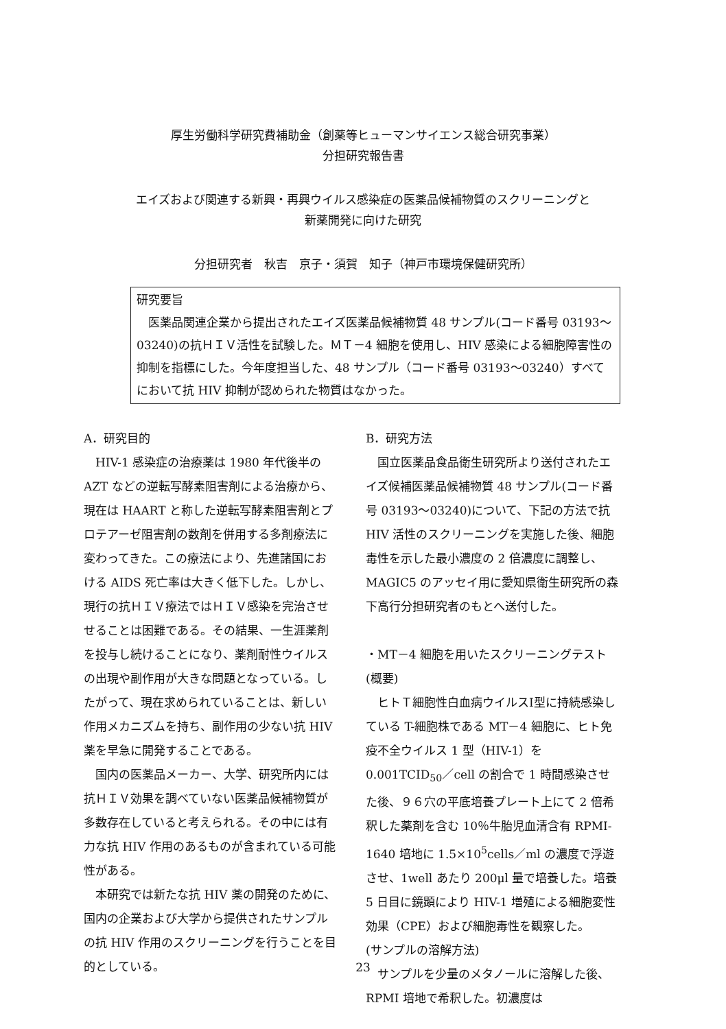厚生労働科学研究費補助金（創薬等ヒューマンサイエンス総合研究事業）
分担研究報告書
エイズおよび関連する新興・再興ウイルス感染症の医薬品候補物質のスクリーニングと
新薬開発に向けた研究
分担研究者　秋吉　京子・須賀　知子（神戸市環境保健研究所）
研究要旨
　医薬品関連企業から提出されたエイズ医薬品候補物質 48 サンプル(コード番号 03193〜03240)の抗ＨＩＶ活性を試験した。ＭＴ－4 細胞を使用し、HIV 感染による細胞障害性の抑制を指標にした。今年度担当した、48 サンプル（コード番号 03193〜03240）すべてにおいて抗 HIV 抑制が認められた物質はなかった。
A．研究目的
　HIV-1 感染症の治療薬は 1980 年代後半の AZT などの逆転写酵素阻害剤による治療から、現在は HAART と称した逆転写酵素阻害剤とプロテアーゼ阻害剤の数剤を併用する多剤療法に変わってきた。この療法により、先進諸国における AIDS 死亡率は大きく低下した。しかし、現行の抗ＨＩＶ療法ではＨＩＶ感染を完治させせることは困難である。その結果、一生涯薬剤を投与し続けることになり、薬剤耐性ウイルスの出現や副作用が大きな問題となっている。したがって、現在求められていることは、新しい作用メカニズムを持ち、副作用の少ない抗 HIV 薬を早急に開発することである。
　国内の医薬品メーカー、大学、研究所内には抗ＨＩＶ効果を調べていない医薬品候補物質が多数存在していると考えられる。その中には有力な抗 HIV 作用のあるものが含まれている可能性がある。
　本研究では新たな抗 HIV 薬の開発のために、国内の企業および大学から提供されたサンプルの抗 HIV 作用のスクリーニングを行うことを目的としている。
B．研究方法
　国立医薬品食品衛生研究所より送付されたエイズ候補医薬品候補物質 48 サンプル(コード番号 03193〜03240)について、下記の方法で抗 HIV 活性のスクリーニングを実施した後、細胞毒性を示した最小濃度の 2 倍濃度に調整し、MAGIC5 のアッセイ用に愛知県衛生研究所の森下高行分担研究者のもとへ送付した。
・MT－4 細胞を用いたスクリーニングテスト
(概要)
　ヒトＴ細胞性白血病ウイルスⅠ型に持続感染している T-細胞株である MT－4 細胞に、ヒト免疫不全ウイルス 1 型（HIV-1）を 0.001TCID<sub>50</sub>／cell の割合で 1 時間感染させた後、９６穴の平底培養プレート上にて 2 倍希釈した薬剤を含む 10％牛胎児血清含有 RPMI-1640 培地に 1.5×10<sup>5</sup>cells／ml の濃度で浮遊させ、1well あたり 200μl 量で培養した。培養 5 日目に鏡顕により HIV-1 増殖による細胞変性効果（CPE）および細胞毒性を観察した。
(サンプルの溶解方法)
　サンプルを少量のメタノールに溶解した後、RPMI 培地で希釈した。初濃度は
23